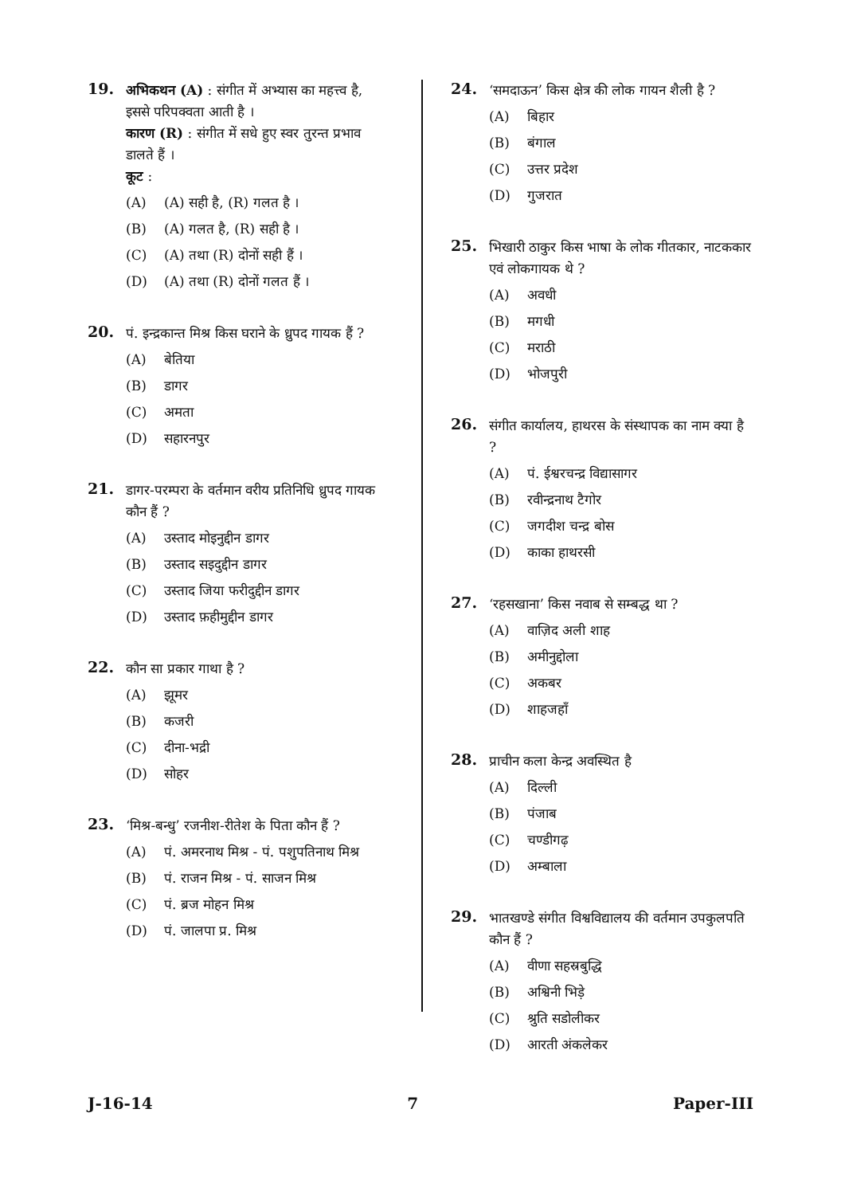19.
अभिकथन (A) : संगीत में अभ्यास का महत्त्व है, इससे परिपक्वता आती है ।
कारण (R) : संगीत में सधे हुए स्वर तुरन्त प्रभाव डालते हैं ।
कूट :
(A) (A) सही है, (R) गलत है ।
(B) (A) गलत है, (R) सही है ।
(C) (A) तथा (R) दोनों सही हैं ।
(D) (A) तथा (R) दोनों गलत हैं ।
20.
पं. इन्द्रकान्त मिश्र किस घराने के ध्रुपद गायक हैं ?
(A) बेतिया
(B) डागर
(C) अमता
(D) सहारनपुर
21.
डागर-परम्परा के वर्तमान वरीय प्रतिनिधि ध्रुपद गायक कौन हैं ?
(A) उस्ताद मोइनुद्दीन डागर
(B) उस्ताद सइदुद्दीन डागर
(C) उस्ताद जिया फरीदुद्दीन डागर
(D) उस्ताद फ़हीमुद्दीन डागर
22.
कौन सा प्रकार गाथा है ?
(A) झूमर
(B) कजरी
(C) दीना-भद्री
(D) सोहर
23.
‘मिश्र-बन्धु’ रजनीश-रीतेश के पिता कौन हैं ?
(A) पं. अमरनाथ मिश्र - पं. पशुपतिनाथ मिश्र
(B) पं. राजन मिश्र - पं. साजन मिश्र
(C) पं. ब्रज मोहन मिश्र
(D) पं. जालपा प्र. मिश्र
24.
‘समदाऊन’ किस क्षेत्र की लोक गायन शैली है ?
(A) बिहार
(B) बंगाल
(C) उत्तर प्रदेश
(D) गुजरात
25.
भिखारी ठाकुर किस भाषा के लोक गीतकार, नाटककार एवं लोकगायक थे ?
(A) अवधी
(B) मगधी
(C) मराठी
(D) भोजपुरी
26.
संगीत कार्यालय, हाथरस के संस्थापक का नाम क्या है ?
(A) पं. ईश्वरचन्द्र विद्यासागर
(B) रवीन्द्रनाथ टैगोर
(C) जगदीश चन्द्र बोस
(D) काका हाथरसी
27.
‘रहसखाना’ किस नवाब से सम्बद्ध था ?
(A) वाज़िद अली शाह
(B) अमीनुद्दोला
(C) अकबर
(D) शाहजहाँ
28.
प्राचीन कला केन्द्र अवस्थित है
(A) दिल्ली
(B) पंजाब
(C) चण्डीगढ़
(D) अम्बाला
29.
भातखण्डे संगीत विश्वविद्यालय की वर्तमान उपकुलपति कौन हैं ?
(A) वीणा सहस्रबुद्धि
(B) अश्विनी भिड़े
(C) श्रुति सडोलीकर
(D) आरती अंकलेकर
J-16-14 7 Paper-III